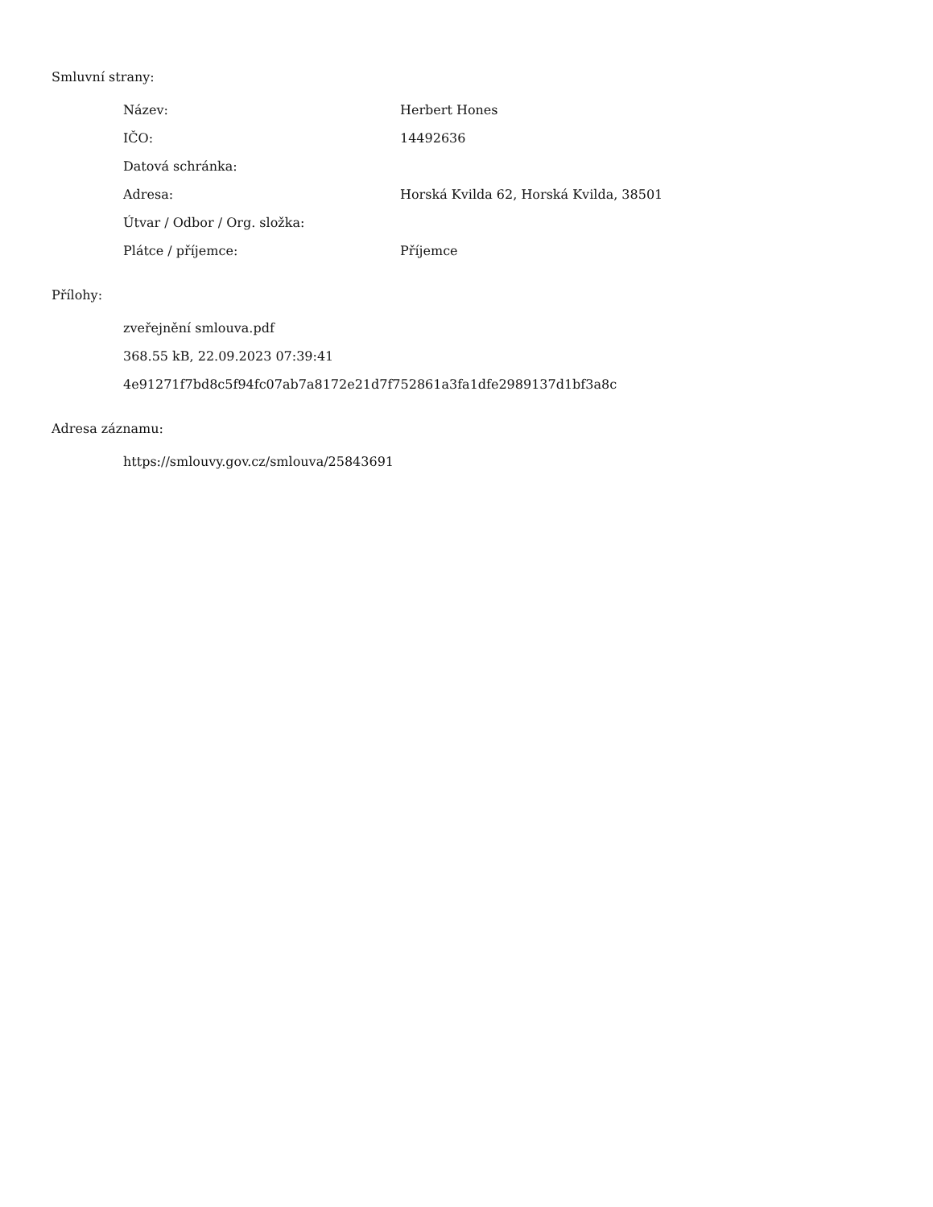Smluvní strany:
| Název: | Herbert Hones |
| IČO: | 14492636 |
| Datová schránka: | |
| Adresa: | Horská Kvilda 62, Horská Kvilda, 38501 |
| Útvar / Odbor / Org. složka: | |
| Plátce / příjemce: | Příjemce |
Přílohy:
zveřejnění smlouva.pdf
368.55 kB, 22.09.2023 07:39:41
4e91271f7bd8c5f94fc07ab7a8172e21d7f752861a3fa1dfe2989137d1bf3a8c
Adresa záznamu:
https://smlouvy.gov.cz/smlouva/25843691